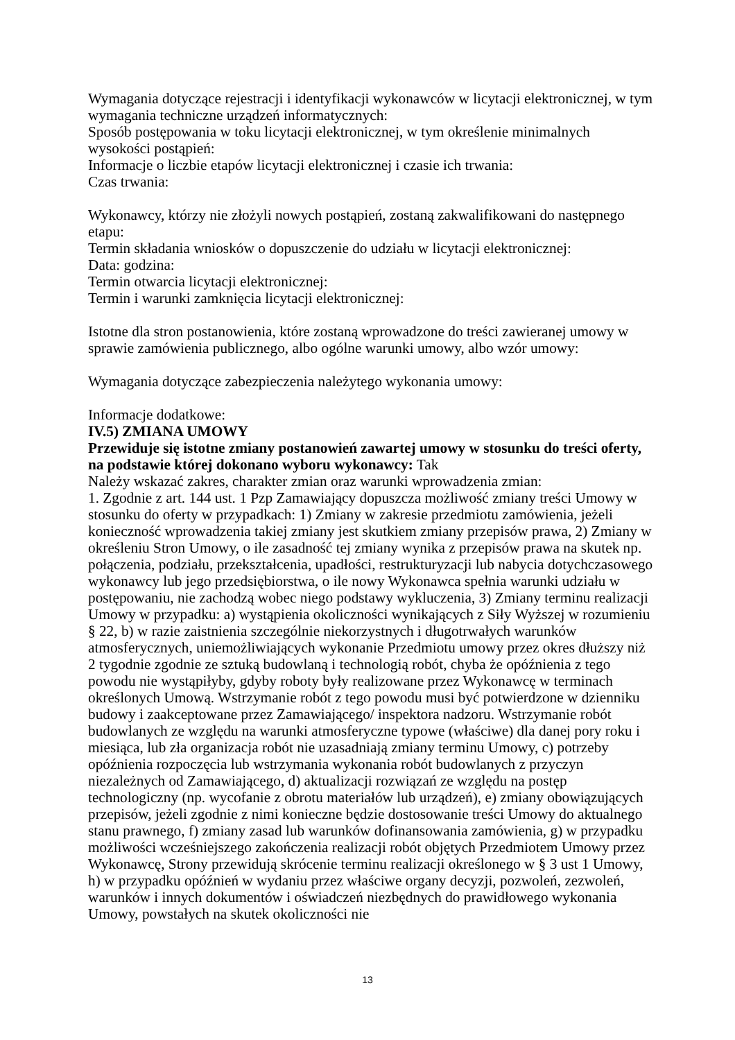Wymagania dotyczące rejestracji i identyfikacji wykonawców w licytacji elektronicznej, w tym wymagania techniczne urządzeń informatycznych:
Sposób postępowania w toku licytacji elektronicznej, w tym określenie minimalnych wysokości postąpień:
Informacje o liczbie etapów licytacji elektronicznej i czasie ich trwania:
Czas trwania:
Wykonawcy, którzy nie złożyli nowych postąpień, zostaną zakwalifikowani do następnego etapu:
Termin składania wniosków o dopuszczenie do udziału w licytacji elektronicznej:
Data: godzina:
Termin otwarcia licytacji elektronicznej:
Termin i warunki zamknięcia licytacji elektronicznej:
Istotne dla stron postanowienia, które zostaną wprowadzone do treści zawieranej umowy w sprawie zamówienia publicznego, albo ogólne warunki umowy, albo wzór umowy:
Wymagania dotyczące zabezpieczenia należytego wykonania umowy:
Informacje dodatkowe:
IV.5) ZMIANA UMOWY
Przewiduje się istotne zmiany postanowień zawartej umowy w stosunku do treści oferty, na podstawie której dokonano wyboru wykonawcy: Tak
Należy wskazać zakres, charakter zmian oraz warunki wprowadzenia zmian:
1. Zgodnie z art. 144 ust. 1 Pzp Zamawiający dopuszcza możliwość zmiany treści Umowy w stosunku do oferty w przypadkach: 1) Zmiany w zakresie przedmiotu zamówienia, jeżeli konieczność wprowadzenia takiej zmiany jest skutkiem zmiany przepisów prawa, 2) Zmiany w określeniu Stron Umowy, o ile zasadność tej zmiany wynika z przepisów prawa na skutek np. połączenia, podziału, przekształcenia, upadłości, restrukturyzacji lub nabycia dotychczasowego wykonawcy lub jego przedsiębiorstwa, o ile nowy Wykonawca spełnia warunki udziału w postępowaniu, nie zachodzą wobec niego podstawy wykluczenia, 3) Zmiany terminu realizacji Umowy w przypadku: a) wystąpienia okoliczności wynikających z Siły Wyższej w rozumieniu § 22, b) w razie zaistnienia szczególnie niekorzystnych i długotrwałych warunków atmosferycznych, uniemożliwiających wykonanie Przedmiotu umowy przez okres dłuższy niż 2 tygodnie zgodnie ze sztuką budowlaną i technologią robót, chyba że opóźnienia z tego powodu nie wystąpiłyby, gdyby roboty były realizowane przez Wykonawcę w terminach określonych Umową. Wstrzymanie robót z tego powodu musi być potwierdzone w dzienniku budowy i zaakceptowane przez Zamawiającego/ inspektora nadzoru. Wstrzymanie robót budowlanych ze względu na warunki atmosferyczne typowe (właściwe) dla danej pory roku i miesiąca, lub zła organizacja robót nie uzasadniają zmiany terminu Umowy, c) potrzeby opóźnienia rozpoczęcia lub wstrzymania wykonania robót budowlanych z przyczyn niezależnych od Zamawiającego, d) aktualizacji rozwiązań ze względu na postęp technologiczny (np. wycofanie z obrotu materiałów lub urządzeń), e) zmiany obowiązujących przepisów, jeżeli zgodnie z nimi konieczne będzie dostosowanie treści Umowy do aktualnego stanu prawnego, f) zmiany zasad lub warunków dofinansowania zamówienia, g) w przypadku możliwości wcześniejszego zakończenia realizacji robót objętych Przedmiotem Umowy przez Wykonawcę, Strony przewidują skrócenie terminu realizacji określonego w § 3 ust 1 Umowy, h) w przypadku opóźnień w wydaniu przez właściwe organy decyzji, pozwoleń, zezwoleń, warunków i innych dokumentów i oświadczeń niezbędnych do prawidłowego wykonania Umowy, powstałych na skutek okoliczności nie
13